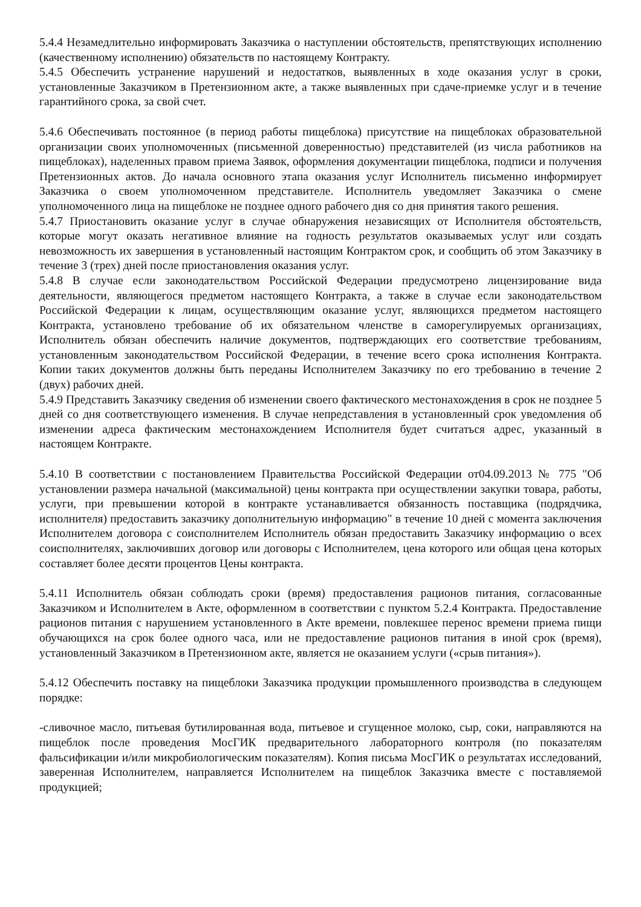5.4.4 Незамедлительно информировать Заказчика о наступлении обстоятельств, препятствующих исполнению (качественному исполнению) обязательств по настоящему Контракту.
5.4.5 Обеспечить устранение нарушений и недостатков, выявленных в ходе оказания услуг в сроки, установленные Заказчиком в Претензионном акте, а также выявленных при сдаче-приемке услуг и в течение гарантийного срока, за свой счет.
5.4.6 Обеспечивать постоянное (в период работы пищеблока) присутствие на пищеблоках образовательной организации своих уполномоченных (письменной доверенностью) представителей (из числа работников на пищеблоках), наделенных правом приема Заявок, оформления документации пищеблока, подписи и получения Претензионных актов. До начала основного этапа оказания услуг Исполнитель письменно информирует Заказчика о своем уполномоченном представителе. Исполнитель уведомляет Заказчика о смене уполномоченного лица на пищеблоке не позднее одного рабочего дня со дня принятия такого решения.
5.4.7 Приостановить оказание услуг в случае обнаружения независящих от Исполнителя обстоятельств, которые могут оказать негативное влияние на годность результатов оказываемых услуг или создать невозможность их завершения в установленный настоящим Контрактом срок, и сообщить об этом Заказчику в течение 3 (трех) дней после приостановления оказания услуг.
5.4.8 В случае если законодательством Российской Федерации предусмотрено лицензирование вида деятельности, являющегося предметом настоящего Контракта, а также в случае если законодательством Российской Федерации к лицам, осуществляющим оказание услуг, являющихся предметом настоящего Контракта, установлено требование об их обязательном членстве в саморегулируемых организациях, Исполнитель обязан обеспечить наличие документов, подтверждающих его соответствие требованиям, установленным законодательством Российской Федерации, в течение всего срока исполнения Контракта. Копии таких документов должны быть переданы Исполнителем Заказчику по его требованию в течение 2 (двух) рабочих дней.
5.4.9 Представить Заказчику сведения об изменении своего фактического местонахождения в срок не позднее 5 дней со дня соответствующего изменения. В случае непредставления в установленный срок уведомления об изменении адреса фактическим местонахождением Исполнителя будет считаться адрес, указанный в настоящем Контракте.
5.4.10 В соответствии с постановлением Правительства Российской Федерации от04.09.2013 № 775 "Об установлении размера начальной (максимальной) цены контракта при осуществлении закупки товара, работы, услуги, при превышении которой в контракте устанавливается обязанность поставщика (подрядчика, исполнителя) предоставить заказчику дополнительную информацию" в течение 10 дней с момента заключения Исполнителем договора с соисполнителем Исполнитель обязан предоставить Заказчику информацию о всех соисполнителях, заключивших договор или договоры с Исполнителем, цена которого или общая цена которых составляет более десяти процентов Цены контракта.
5.4.11 Исполнитель обязан соблюдать сроки (время) предоставления рационов питания, согласованные Заказчиком и Исполнителем в Акте, оформленном в соответствии с пунктом 5.2.4 Контракта. Предоставление рационов питания с нарушением установленного в Акте времени, повлекшее перенос времени приема пищи обучающихся на срок более одного часа, или не предоставление рационов питания в иной срок (время), установленный Заказчиком в Претензионном акте, является не оказанием услуги («срыв питания»).
5.4.12 Обеспечить поставку на пищеблоки Заказчика продукции промышленного производства в следующем порядке:
-сливочное масло, питьевая бутилированная вода, питьевое и сгущенное молоко, сыр, соки, направляются на пищеблок после проведения МосГИК предварительного лабораторного контроля (по показателям фальсификации и/или микробиологическим показателям). Копия письма МосГИК о результатах исследований, заверенная Исполнителем, направляется Исполнителем на пищеблок Заказчика вместе с поставляемой продукцией;